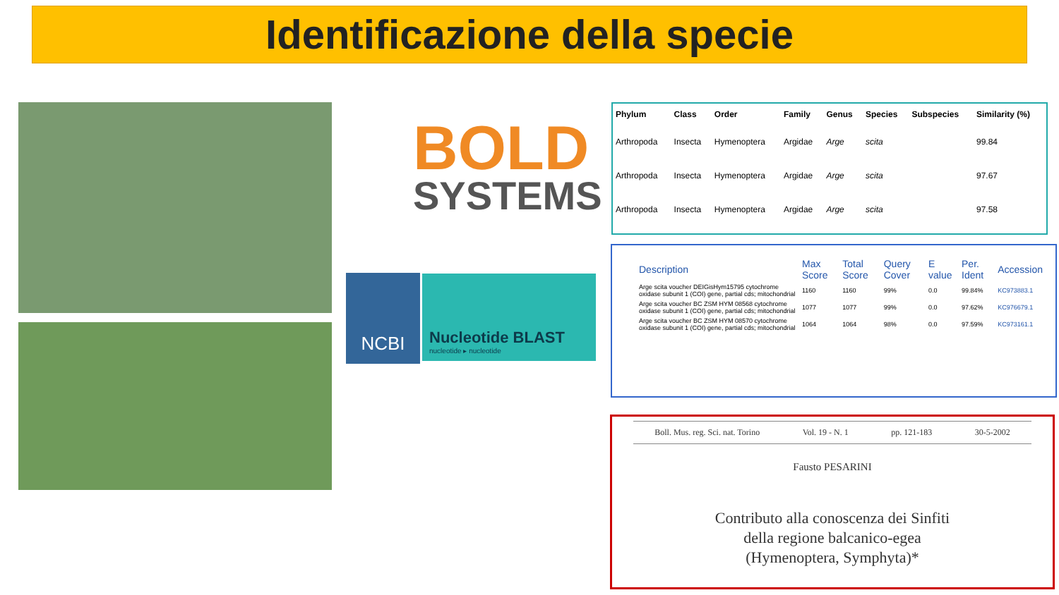Identificazione della specie
BOLD
SYSTEMS
NCBI
Nucleotide BLAST
nucleotide ▸ nucleotide
| Phylum | Class | Order | Family | Genus | Species | Subspecies | Similarity (%) |
| --- | --- | --- | --- | --- | --- | --- | --- |
| Arthropoda | Insecta | Hymenoptera | Argidae | Arge | scita | | 99.84 |
| Arthropoda | Insecta | Hymenoptera | Argidae | Arge | scita | | 97.67 |
| Arthropoda | Insecta | Hymenoptera | Argidae | Arge | scita | | 97.58 |
| Description | Max Score | Total Score | Query Cover | E value | Per. Ident | Accession |
| --- | --- | --- | --- | --- | --- | --- |
| Arge scita voucher DEIGisHym15795 cytochrome oxidase subunit 1 (COI) gene, partial cds; mitochondrial | 1160 | 1160 | 99% | 0.0 | 99.84% | KC973883.1 |
| Arge scita voucher BC ZSM HYM 08568 cytochrome oxidase subunit 1 (COI) gene, partial cds; mitochondrial | 1077 | 1077 | 99% | 0.0 | 97.62% | KC976679.1 |
| Arge scita voucher BC ZSM HYM 08570 cytochrome oxidase subunit 1 (COI) gene, partial cds; mitochondrial | 1064 | 1064 | 98% | 0.0 | 97.59% | KC973161.1 |
Boll. Mus. reg. Sci. nat. Torino Vol. 19 - N. 1 pp. 121-183 30-5-2002
Fausto PESARINI
Contributo alla conoscenza dei Sinfiti
della regione balcanico-egea
(Hymenoptera, Symphyta)*